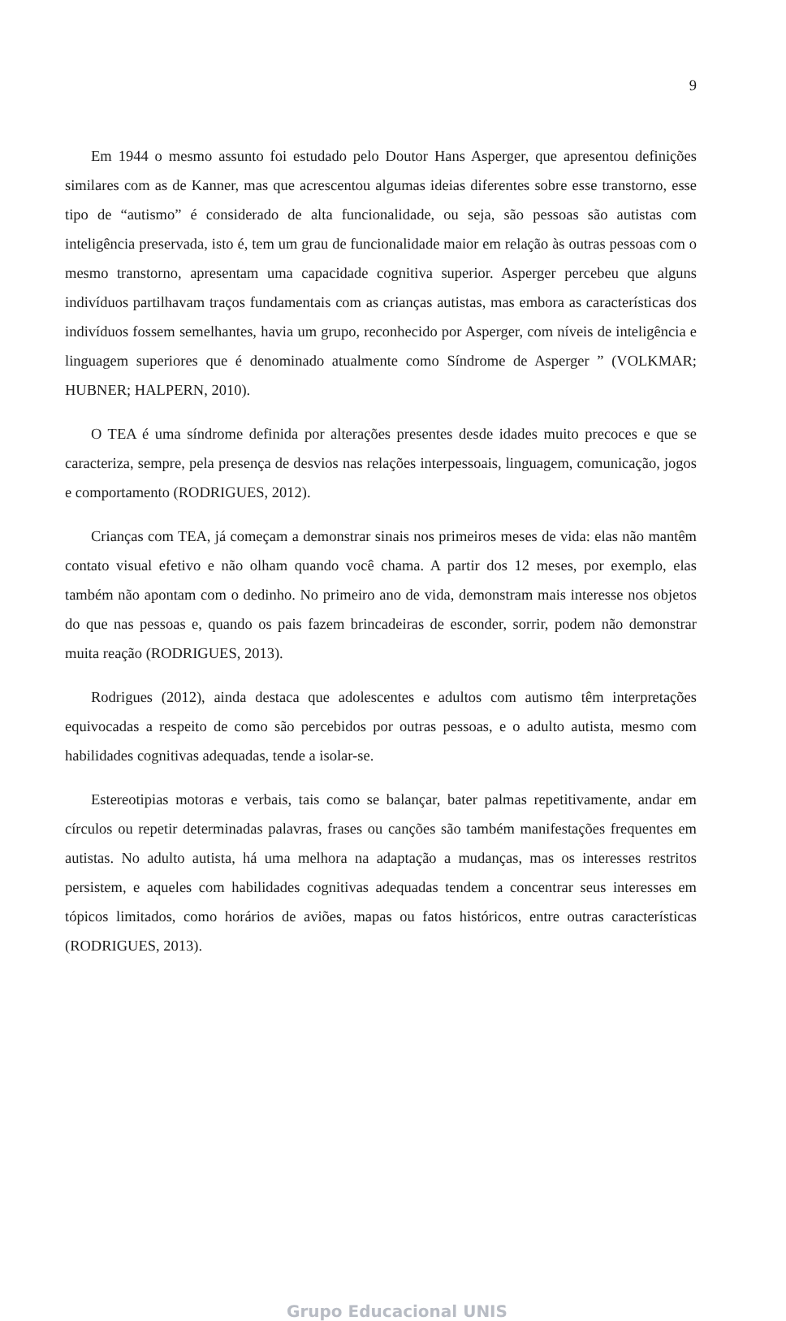9
Em 1944 o mesmo assunto foi estudado pelo Doutor Hans Asperger, que apresentou definições similares com as de Kanner, mas que acrescentou algumas ideias diferentes sobre esse transtorno, esse tipo de “autismo” é considerado de alta funcionalidade, ou seja, são pessoas são autistas com inteligência preservada, isto é, tem um grau de funcionalidade maior em relação às outras pessoas com o mesmo transtorno, apresentam uma capacidade cognitiva superior. Asperger percebeu que alguns indivíduos partilhavam traços fundamentais com as crianças autistas, mas embora as características dos indivíduos fossem semelhantes, havia um grupo, reconhecido por Asperger, com níveis de inteligência e linguagem superiores que é denominado atualmente como Síndrome de Asperger ” (VOLKMAR; HUBNER; HALPERN, 2010).
O TEA é uma síndrome definida por alterações presentes desde idades muito precoces e que se caracteriza, sempre, pela presença de desvios nas relações interpessoais, linguagem, comunicação, jogos e comportamento (RODRIGUES, 2012).
Crianças com TEA, já começam a demonstrar sinais nos primeiros meses de vida: elas não mantêm contato visual efetivo e não olham quando você chama. A partir dos 12 meses, por exemplo, elas também não apontam com o dedinho. No primeiro ano de vida, demonstram mais interesse nos objetos do que nas pessoas e, quando os pais fazem brincadeiras de esconder, sorrir, podem não demonstrar muita reação (RODRIGUES, 2013).
Rodrigues (2012), ainda destaca que adolescentes e adultos com autismo têm interpretações equivocadas a respeito de como são percebidos por outras pessoas, e o adulto autista, mesmo com habilidades cognitivas adequadas, tende a isolar-se.
Estereotipias motoras e verbais, tais como se balançar, bater palmas repetitivamente, andar em círculos ou repetir determinadas palavras, frases ou canções são também manifestações frequentes em autistas. No adulto autista, há uma melhora na adaptação a mudanças, mas os interesses restritos persistem, e aqueles com habilidades cognitivas adequadas tendem a concentrar seus interesses em tópicos limitados, como horários de aviões, mapas ou fatos históricos, entre outras características (RODRIGUES, 2013).
Grupo Educacional UNIS